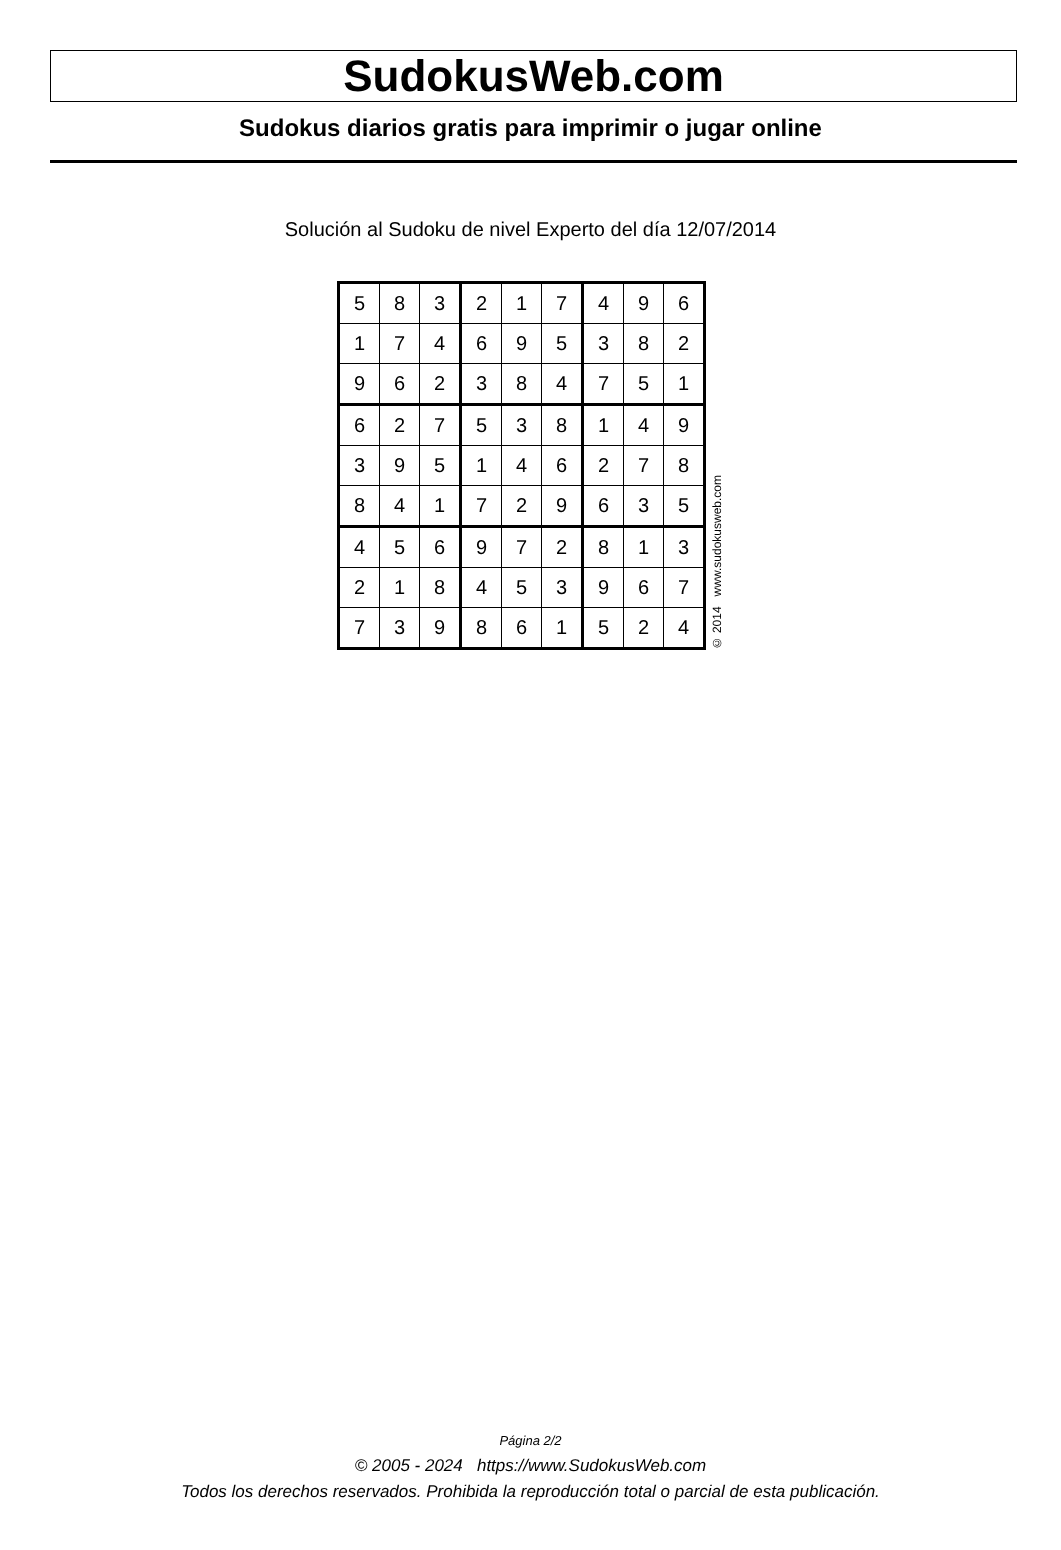SudokusWeb.com
Sudokus diarios gratis para imprimir o jugar online
Solución al Sudoku de nivel Experto del día 12/07/2014
| 5 | 8 | 3 | 2 | 1 | 7 | 4 | 9 | 6 |
| 1 | 7 | 4 | 6 | 9 | 5 | 3 | 8 | 2 |
| 9 | 6 | 2 | 3 | 8 | 4 | 7 | 5 | 1 |
| 6 | 2 | 7 | 5 | 3 | 8 | 1 | 4 | 9 |
| 3 | 9 | 5 | 1 | 4 | 6 | 2 | 7 | 8 |
| 8 | 4 | 1 | 7 | 2 | 9 | 6 | 3 | 5 |
| 4 | 5 | 6 | 9 | 7 | 2 | 8 | 1 | 3 |
| 2 | 1 | 8 | 4 | 5 | 3 | 9 | 6 | 7 |
| 7 | 3 | 9 | 8 | 6 | 1 | 5 | 2 | 4 |
© 2014 www.sudokusweb.com
Página 2/2
© 2005 - 2024 https://www.SudokusWeb.com
Todos los derechos reservados. Prohibida la reproducción total o parcial de esta publicación.